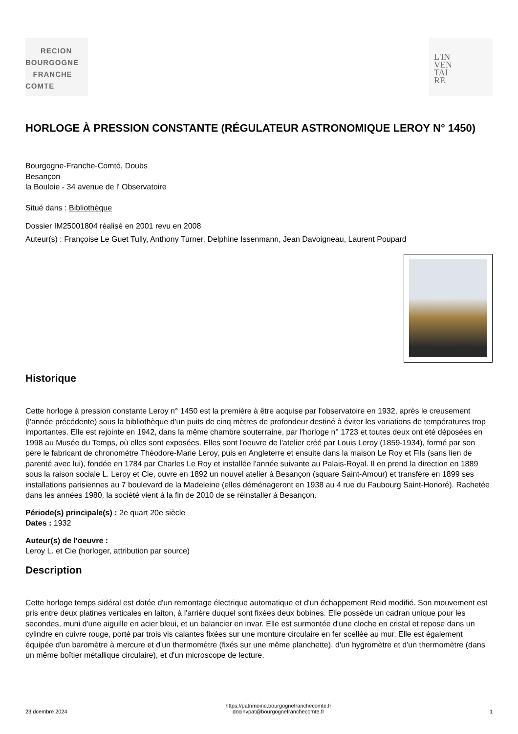RECION
BOURGOGNE
FRANCHE
COMTE
L'IN
VEN
TAI
RE
HORLOGE À PRESSION CONSTANTE (RÉGULATEUR ASTRONOMIQUE LEROY N° 1450)
Bourgogne-Franche-Comté, Doubs
Besançon
la Bouloie - 34 avenue de l' Observatoire
Situé dans : Bibliothèque
Dossier IM25001804 réalisé en 2001 revu en 2008
Auteur(s) : Françoise Le Guet Tully, Anthony Turner, Delphine Issenmann, Jean Davoigneau, Laurent Poupard
Historique
Cette horloge à pression constante Leroy n° 1450 est la première à être acquise par l'observatoire en 1932, après le creusement (l'année précédente) sous la bibliothèque d'un puits de cinq mètres de profondeur destiné à éviter les variations de températures trop importantes. Elle est rejointe en 1942, dans la même chambre souterraine, par l'horloge n° 1723 et toutes deux ont été déposées en 1998 au Musée du Temps, où elles sont exposées. Elles sont l'oeuvre de l'atelier créé par Louis Leroy (1859-1934), formé par son père le fabricant de chronomètre Théodore-Marie Leroy, puis en Angleterre et ensuite dans la maison Le Roy et Fils (sans lien de parenté avec lui), fondée en 1784 par Charles Le Roy et installée l'année suivante au Palais-Royal. Il en prend la direction en 1889 sous la raison sociale L. Leroy et Cie, ouvre en 1892 un nouvel atelier à Besançon (square Saint-Amour) et transfère en 1899 ses installations parisiennes au 7 boulevard de la Madeleine (elles déménageront en 1938 au 4 rue du Faubourg Saint-Honoré). Rachetée dans les années 1980, la société vient à la fin de 2010 de se réinstaller à Besançon.
Période(s) principale(s) : 2e quart 20e siècle
Dates : 1932
Auteur(s) de l'oeuvre :
Leroy L. et Cie (horloger, attribution par source)
Description
Cette horloge temps sidéral est dotée d'un remontage électrique automatique et d'un échappement Reid modifié. Son mouvement est pris entre deux platines verticales en laiton, à l'arrière duquel sont fixées deux bobines. Elle possède un cadran unique pour les secondes, muni d'une aiguille en acier bleui, et un balancier en invar. Elle est surmontée d'une cloche en cristal et repose dans un cylindre en cuivre rouge, porté par trois vis calantes fixées sur une monture circulaire en fer scellée au mur. Elle est également équipée d'un baromètre à mercure et d'un thermomètre (fixés sur une même planchette), d'un hygromètre et d'un thermomètre (dans un même boîtier métallique circulaire), et d'un microscope de lecture.
23 dcembre 2024 https://patrimoine.bourgognefranchecomte.fr
docinvpat@bourgognefranchecomte.fr 1